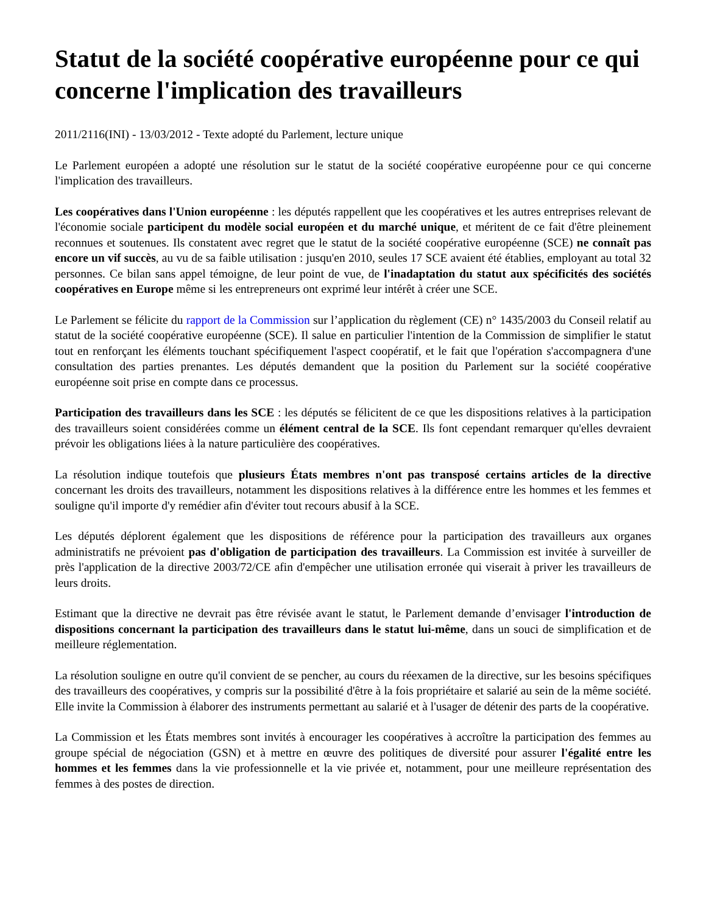Statut de la société coopérative européenne pour ce qui concerne l'implication des travailleurs
2011/2116(INI) - 13/03/2012 - Texte adopté du Parlement, lecture unique
Le Parlement européen a adopté une résolution sur le statut de la société coopérative européenne pour ce qui concerne l'implication des travailleurs.
Les coopératives dans l'Union européenne : les députés rappellent que les coopératives et les autres entreprises relevant de l'économie sociale participent du modèle social européen et du marché unique, et méritent de ce fait d'être pleinement reconnues et soutenues. Ils constatent avec regret que le statut de la société coopérative européenne (SCE) ne connaît pas encore un vif succès, au vu de sa faible utilisation : jusqu'en 2010, seules 17 SCE avaient été établies, employant au total 32 personnes. Ce bilan sans appel témoigne, de leur point de vue, de l'inadaptation du statut aux spécificités des sociétés coopératives en Europe même si les entrepreneurs ont exprimé leur intérêt à créer une SCE.
Le Parlement se félicite du rapport de la Commission sur l’application du règlement (CE) n° 1435/2003 du Conseil relatif au statut de la société coopérative européenne (SCE). Il salue en particulier l'intention de la Commission de simplifier le statut tout en renforçant les éléments touchant spécifiquement l'aspect coopératif, et le fait que l'opération s'accompagnera d'une consultation des parties prenantes. Les députés demandent que la position du Parlement sur la société coopérative européenne soit prise en compte dans ce processus.
Participation des travailleurs dans les SCE : les députés se félicitent de ce que les dispositions relatives à la participation des travailleurs soient considérées comme un élément central de la SCE. Ils font cependant remarquer qu'elles devraient prévoir les obligations liées à la nature particulière des coopératives.
La résolution indique toutefois que plusieurs États membres n'ont pas transposé certains articles de la directive concernant les droits des travailleurs, notamment les dispositions relatives à la différence entre les hommes et les femmes et souligne qu'il importe d'y remédier afin d'éviter tout recours abusif à la SCE.
Les députés déplorent également que les dispositions de référence pour la participation des travailleurs aux organes administratifs ne prévoient pas d'obligation de participation des travailleurs. La Commission est invitée à surveiller de près l'application de la directive 2003/72/CE afin d'empêcher une utilisation erronée qui viserait à priver les travailleurs de leurs droits.
Estimant que la directive ne devrait pas être révisée avant le statut, le Parlement demande d’envisager l'introduction de dispositions concernant la participation des travailleurs dans le statut lui-même, dans un souci de simplification et de meilleure réglementation.
La résolution souligne en outre qu'il convient de se pencher, au cours du réexamen de la directive, sur les besoins spécifiques des travailleurs des coopératives, y compris sur la possibilité d'être à la fois propriétaire et salarié au sein de la même société. Elle invite la Commission à élaborer des instruments permettant au salarié et à l'usager de détenir des parts de la coopérative.
La Commission et les États membres sont invités à encourager les coopératives à accroître la participation des femmes au groupe spécial de négociation (GSN) et à mettre en œuvre des politiques de diversité pour assurer l'égalité entre les hommes et les femmes dans la vie professionnelle et la vie privée et, notamment, pour une meilleure représentation des femmes à des postes de direction.